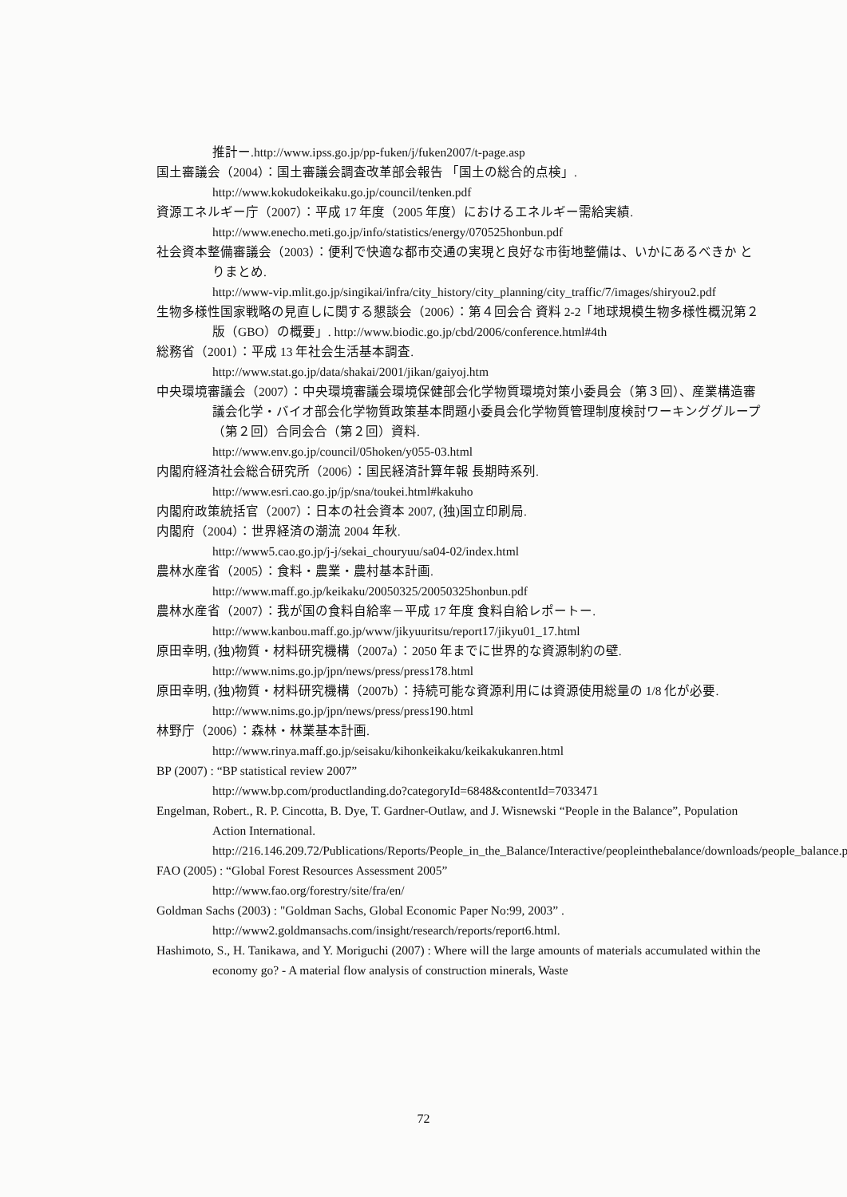推計ー.http://www.ipss.go.jp/pp-fuken/j/fuken2007/t-page.asp
国土審議会（2004）：国土審議会調査改革部会報告 「国土の総合的点検」.
http://www.kokudokeikaku.go.jp/council/tenken.pdf
資源エネルギー庁（2007）：平成 17 年度（2005 年度）におけるエネルギー需給実績.
http://www.enecho.meti.go.jp/info/statistics/energy/070525honbun.pdf
社会資本整備審議会（2003）：便利で快適な都市交通の実現と良好な市街地整備は、いかにあるべきか とりまとめ.
http://www-vip.mlit.go.jp/singikai/infra/city_history/city_planning/city_traffic/7/images/shiryou2.pdf
生物多様性国家戦略の見直しに関する懇談会（2006）：第４回会合 資料 2-2「地球規模生物多様性概況第２版（GBO）の概要」. http://www.biodic.go.jp/cbd/2006/conference.html#4th
総務省（2001）：平成 13 年社会生活基本調査.
http://www.stat.go.jp/data/shakai/2001/jikan/gaiyoj.htm
中央環境審議会（2007）：中央環境審議会環境保健部会化学物質環境対策小委員会（第３回）、産業構造審議会化学・バイオ部会化学物質政策基本問題小委員会化学物質管理制度検討ワーキンググループ（第２回）合同会合（第２回）資料.
http://www.env.go.jp/council/05hoken/y055-03.html
内閣府経済社会総合研究所（2006）：国民経済計算年報 長期時系列.
http://www.esri.cao.go.jp/jp/sna/toukei.html#kakuho
内閣府政策統括官（2007）：日本の社会資本 2007, (独)国立印刷局.
内閣府（2004）：世界経済の潮流 2004 年秋.
http://www5.cao.go.jp/j-j/sekai_chouryuu/sa04-02/index.html
農林水産省（2005）：食料・農業・農村基本計画.
http://www.maff.go.jp/keikaku/20050325/20050325honbun.pdf
農林水産省（2007）：我が国の食料自給率－平成 17 年度 食料自給レポートー.
http://www.kanbou.maff.go.jp/www/jikyuuritsu/report17/jikyu01_17.html
原田幸明, (独)物質・材料研究機構（2007a）：2050 年までに世界的な資源制約の壁.
http://www.nims.go.jp/jpn/news/press/press178.html
原田幸明, (独)物質・材料研究機構（2007b）：持続可能な資源利用には資源使用総量の 1/8 化が必要. http://www.nims.go.jp/jpn/news/press/press190.html
林野庁（2006）：森林・林業基本計画.
http://www.rinya.maff.go.jp/seisaku/kihonkeikaku/keikakukanren.html
BP (2007) : “BP statistical review 2007”
http://www.bp.com/productlanding.do?categoryId=6848&contentId=7033471
Engelman, Robert., R. P. Cincotta, B. Dye, T. Gardner-Outlaw, and J. Wisnewski “People in the Balance”, Population Action International.
http://216.146.209.72/Publications/Reports/People_in_the_Balance/Interactive/peopleinthebalance/downloads/people_balance.pdf
FAO (2005) : “Global Forest Resources Assessment 2005”
http://www.fao.org/forestry/site/fra/en/
Goldman Sachs (2003) : "Goldman Sachs, Global Economic Paper No:99, 2003” .
http://www2.goldmansachs.com/insight/research/reports/report6.html.
Hashimoto, S., H. Tanikawa, and Y. Moriguchi (2007) : Where will the large amounts of materials accumulated within the economy go? - A material flow analysis of construction minerals, Waste
72